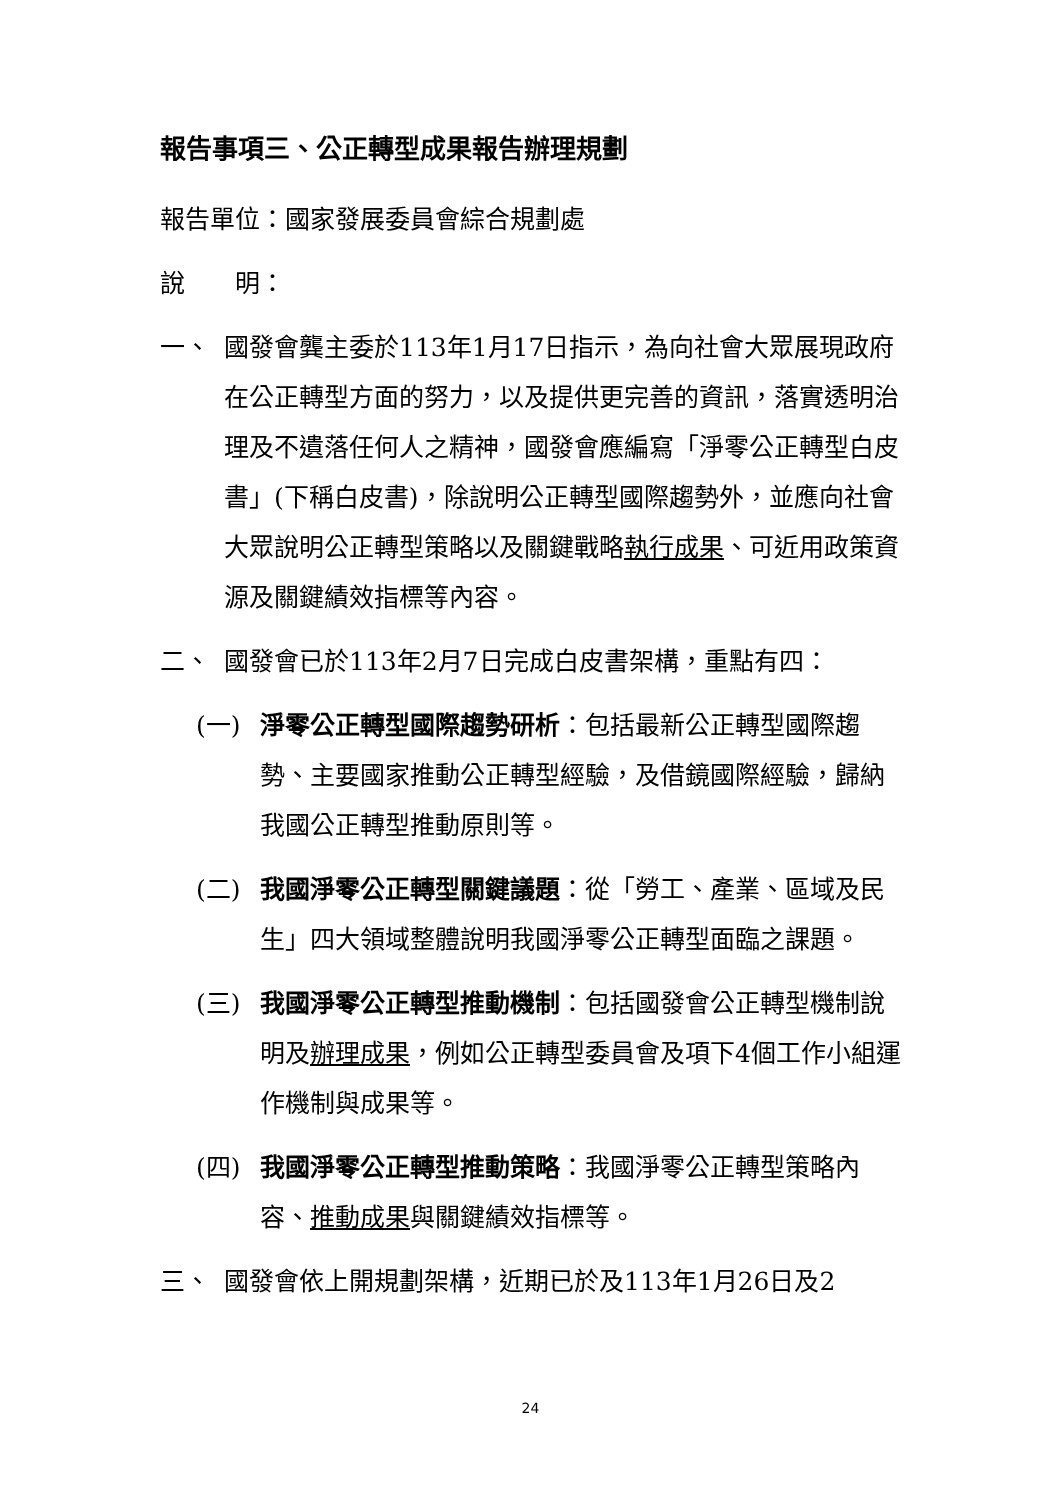報告事項三、公正轉型成果報告辦理規劃
報告單位：國家發展委員會綜合規劃處
說　　明：
一、 國發會龔主委於113年1月17日指示，為向社會大眾展現政府在公正轉型方面的努力，以及提供更完善的資訊，落實透明治理及不遺落任何人之精神，國發會應編寫「淨零公正轉型白皮書」(下稱白皮書)，除說明公正轉型國際趨勢外，並應向社會大眾說明公正轉型策略以及關鍵戰略執行成果、可近用政策資源及關鍵績效指標等內容。
二、 國發會已於113年2月7日完成白皮書架構，重點有四：
(一) 淨零公正轉型國際趨勢研析：包括最新公正轉型國際趨勢、主要國家推動公正轉型經驗，及借鏡國際經驗，歸納我國公正轉型推動原則等。
(二) 我國淨零公正轉型關鍵議題：從「勞工、產業、區域及民生」四大領域整體說明我國淨零公正轉型面臨之課題。
(三) 我國淨零公正轉型推動機制：包括國發會公正轉型機制說明及辦理成果，例如公正轉型委員會及項下4個工作小組運作機制與成果等。
(四) 我國淨零公正轉型推動策略：我國淨零公正轉型策略內容、推動成果與關鍵績效指標等。
三、 國發會依上開規劃架構，近期已於及113年1月26日及2
24